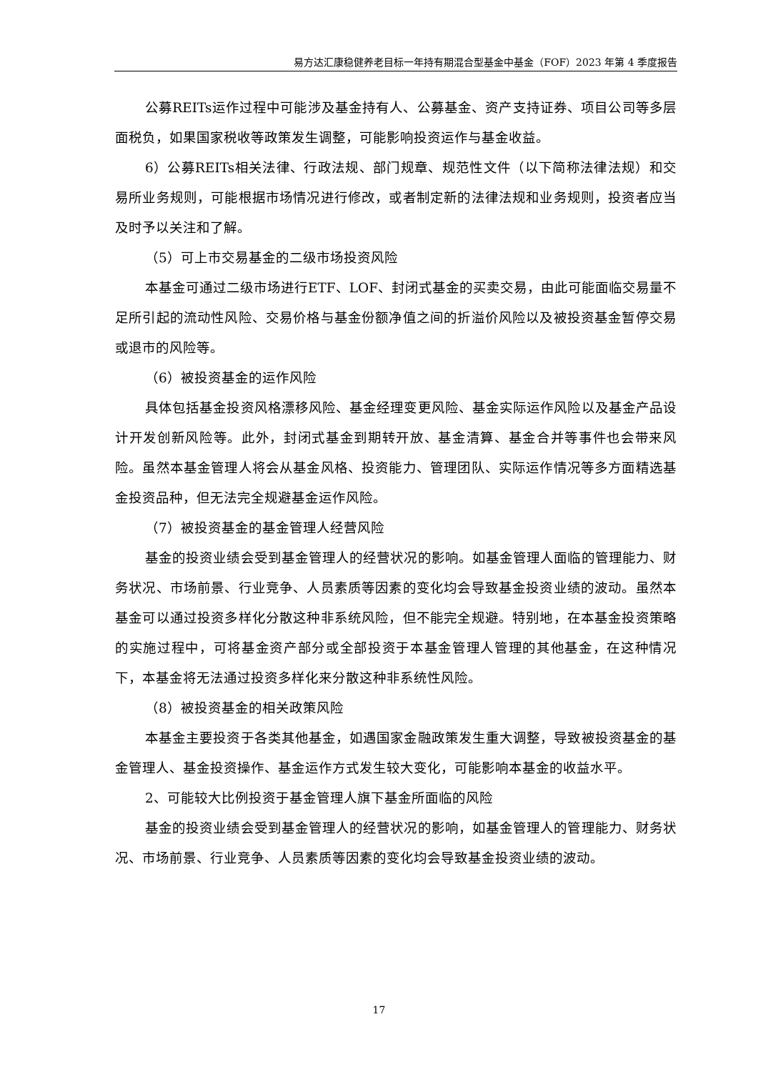易方达汇康稳健养老目标一年持有期混合型基金中基金（FOF）2023 年第 4 季度报告
公募REITs运作过程中可能涉及基金持有人、公募基金、资产支持证券、项目公司等多层面税负，如果国家税收等政策发生调整，可能影响投资运作与基金收益。
6）公募REITs相关法律、行政法规、部门规章、规范性文件（以下简称法律法规）和交易所业务规则，可能根据市场情况进行修改，或者制定新的法律法规和业务规则，投资者应当及时予以关注和了解。
（5）可上市交易基金的二级市场投资风险
本基金可通过二级市场进行ETF、LOF、封闭式基金的买卖交易，由此可能面临交易量不足所引起的流动性风险、交易价格与基金份额净值之间的折溢价风险以及被投资基金暂停交易或退市的风险等。
（6）被投资基金的运作风险
具体包括基金投资风格漂移风险、基金经理变更风险、基金实际运作风险以及基金产品设计开发创新风险等。此外，封闭式基金到期转开放、基金清算、基金合并等事件也会带来风险。虽然本基金管理人将会从基金风格、投资能力、管理团队、实际运作情况等多方面精选基金投资品种，但无法完全规避基金运作风险。
（7）被投资基金的基金管理人经营风险
基金的投资业绩会受到基金管理人的经营状况的影响。如基金管理人面临的管理能力、财务状况、市场前景、行业竞争、人员素质等因素的变化均会导致基金投资业绩的波动。虽然本基金可以通过投资多样化分散这种非系统风险，但不能完全规避。特别地，在本基金投资策略的实施过程中，可将基金资产部分或全部投资于本基金管理人管理的其他基金，在这种情况下，本基金将无法通过投资多样化来分散这种非系统性风险。
（8）被投资基金的相关政策风险
本基金主要投资于各类其他基金，如遇国家金融政策发生重大调整，导致被投资基金的基金管理人、基金投资操作、基金运作方式发生较大变化，可能影响本基金的收益水平。
2、可能较大比例投资于基金管理人旗下基金所面临的风险
基金的投资业绩会受到基金管理人的经营状况的影响，如基金管理人的管理能力、财务状况、市场前景、行业竞争、人员素质等因素的变化均会导致基金投资业绩的波动。
17